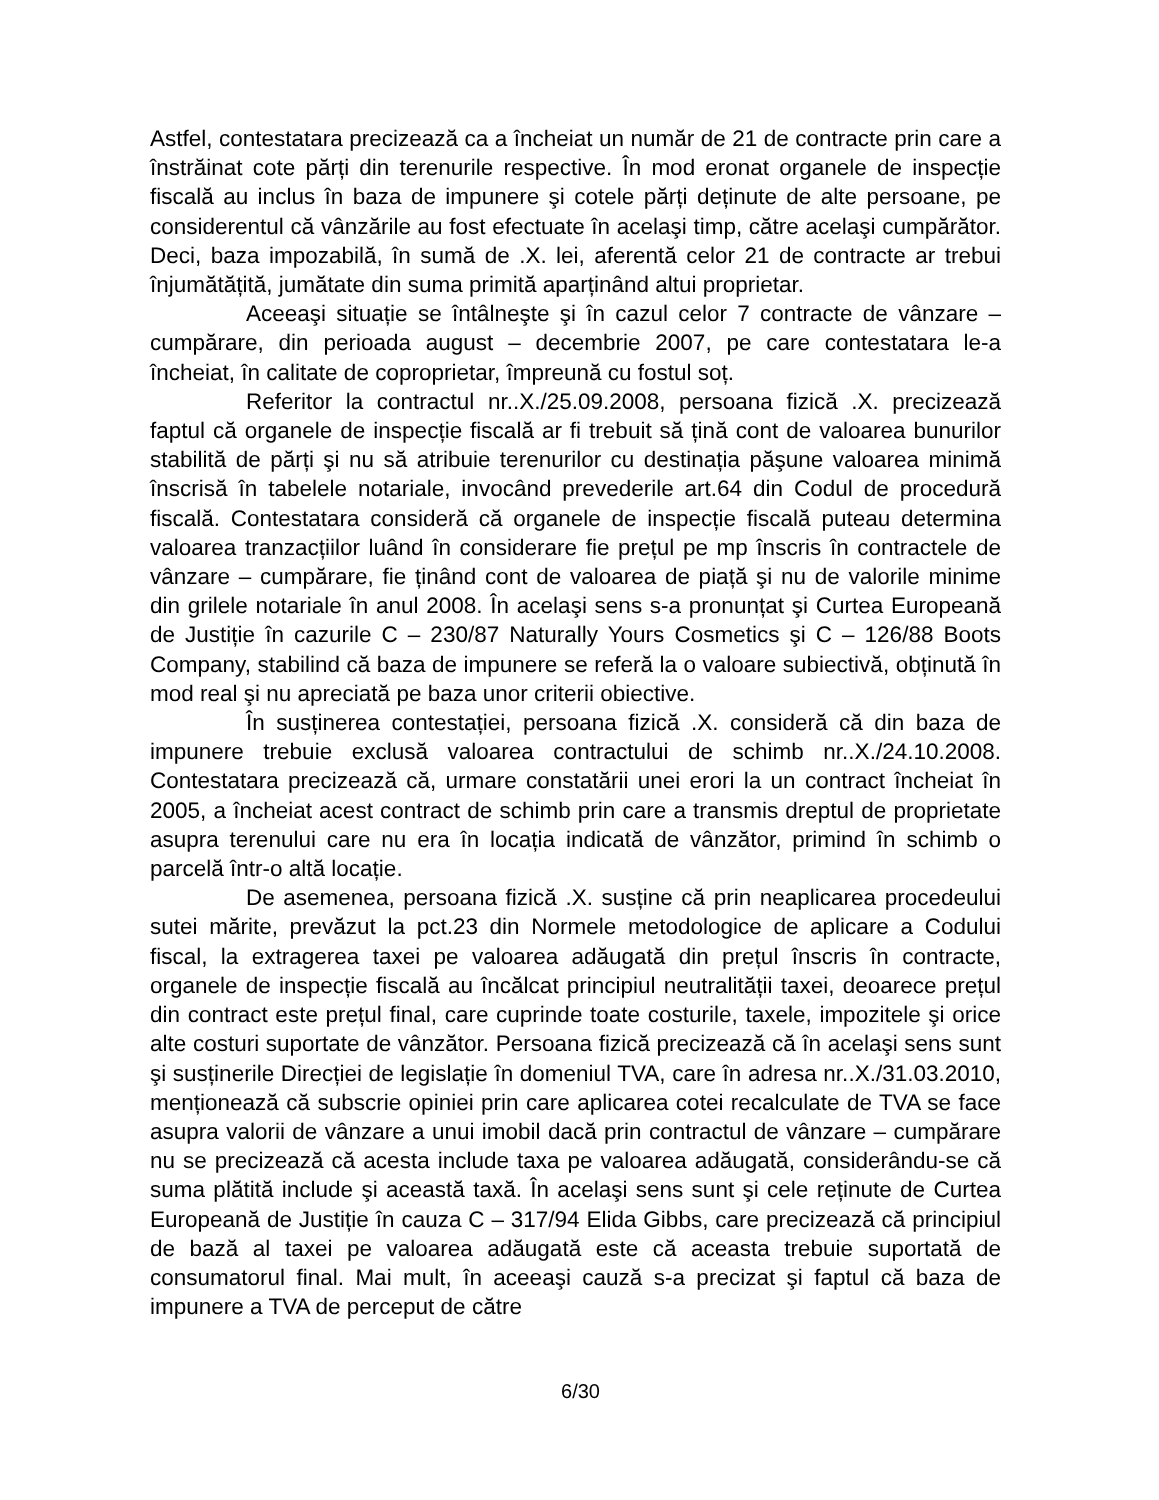Astfel, contestatara precizează ca a încheiat un număr de 21 de contracte prin care a înstrăinat cote părți din terenurile respective. În mod eronat organele de inspecție fiscală au inclus în baza de impunere şi cotele părți deținute de alte persoane, pe considerentul că vânzările au fost efectuate în acelaşi timp, către acelaşi cumpărător. Deci, baza impozabilă, în sumă de .X. lei, aferentă celor 21 de contracte ar trebui înjumătățită, jumătate din suma primită aparținând altui proprietar.
Aceeaşi situație se întâlneşte şi în cazul celor 7 contracte de vânzare – cumpărare, din perioada august – decembrie 2007, pe care contestatara le-a încheiat, în calitate de coproprietar, împreună cu fostul soț.
Referitor la contractul nr..X./25.09.2008, persoana fizică .X. precizează faptul că organele de inspecție fiscală ar fi trebuit să țină cont de valoarea bunurilor stabilită de părți şi nu să atribuie terenurilor cu destinația păşune valoarea minimă înscrisă în tabelele notariale, invocând prevederile art.64 din Codul de procedură fiscală. Contestatara consideră că organele de inspecție fiscală puteau determina valoarea tranzacțiilor luând în considerare fie prețul pe mp înscris în contractele de vânzare – cumpărare, fie ținând cont de valoarea de piață şi nu de valorile minime din grilele notariale în anul 2008. În acelaşi sens s-a pronunțat şi Curtea Europeană de Justiție în cazurile C – 230/87 Naturally Yours Cosmetics şi C – 126/88 Boots Company, stabilind că baza de impunere se referă la o valoare subiectivă, obținută în mod real şi nu apreciată pe baza unor criterii obiective.
În susținerea contestației, persoana fizică .X. consideră că din baza de impunere trebuie exclusă valoarea contractului de schimb nr..X./24.10.2008. Contestatara precizează că, urmare constatării unei erori la un contract încheiat în 2005, a încheiat acest contract de schimb prin care a transmis dreptul de proprietate asupra terenului care nu era în locația indicată de vânzător, primind în schimb o parcelă într-o altă locație.
De asemenea, persoana fizică .X. susține că prin neaplicarea procedeului sutei mărite, prevăzut la pct.23 din Normele metodologice de aplicare a Codului fiscal, la extragerea taxei pe valoarea adăugată din prețul înscris în contracte, organele de inspecție fiscală au încălcat principiul neutralității taxei, deoarece prețul din contract este prețul final, care cuprinde toate costurile, taxele, impozitele şi orice alte costuri suportate de vânzător. Persoana fizică precizează că în acelaşi sens sunt şi susținerile Direcției de legislație în domeniul TVA, care în adresa nr..X./31.03.2010, menționează că subscrie opiniei prin care aplicarea cotei recalculate de TVA se face asupra valorii de vânzare a unui imobil dacă prin contractul de vânzare – cumpărare nu se precizează că acesta include taxa pe valoarea adăugată, considerându-se că suma plătită include şi această taxă. În acelaşi sens sunt şi cele reținute de Curtea Europeană de Justiție în cauza C – 317/94 Elida Gibbs, care precizează că principiul de bază al taxei pe valoarea adăugată este că aceasta trebuie suportată de consumatorul final. Mai mult, în aceeaşi cauză s-a precizat şi faptul că baza de impunere a TVA de perceput de către
6/30